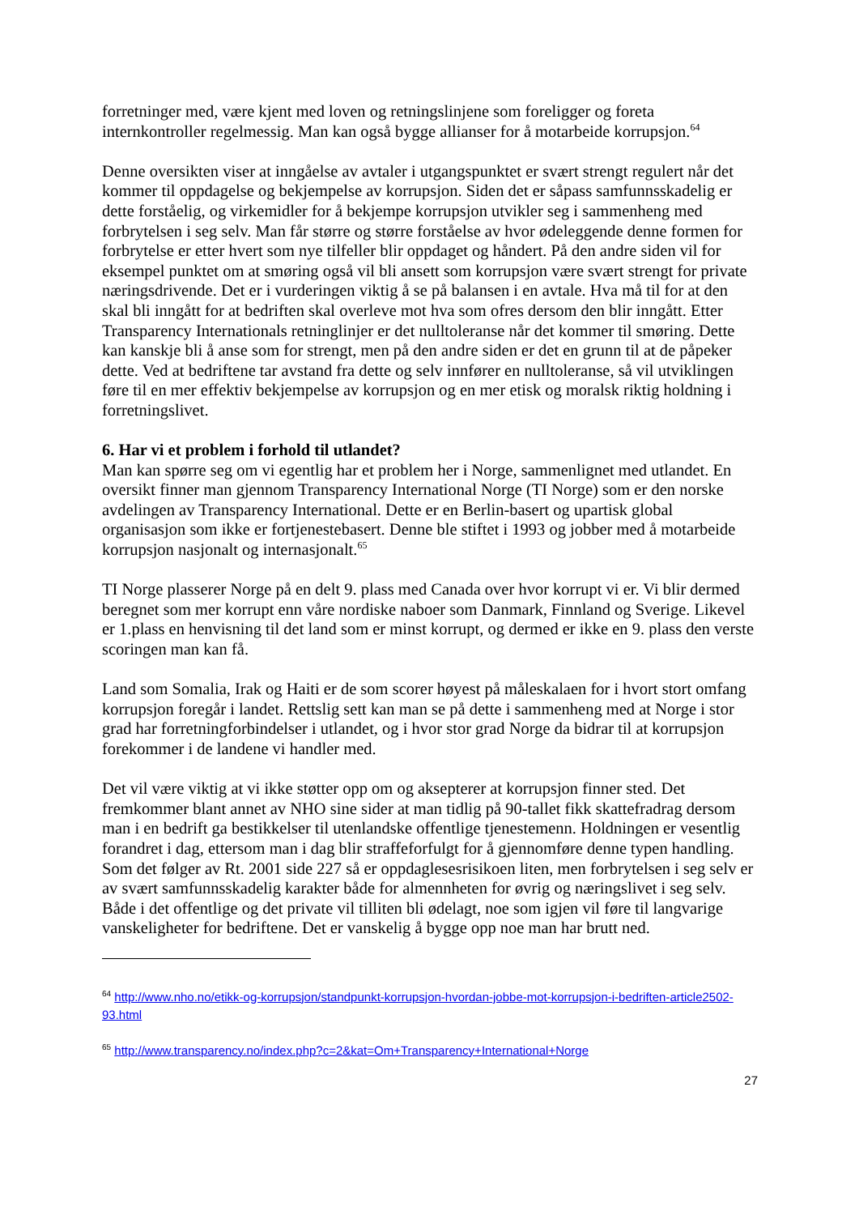forretninger med, være kjent med loven og retningslinjene som foreligger og foreta internkontroller regelmessig. Man kan også bygge allianser for å motarbeide korrupsjon.<sup>64</sup>
Denne oversikten viser at inngåelse av avtaler i utgangspunktet er svært strengt regulert når det kommer til oppdagelse og bekjempelse av korrupsjon. Siden det er såpass samfunnsskadelig er dette forståelig, og virkemidler for å bekjempe korrupsjon utvikler seg i sammenheng med forbrytelsen i seg selv. Man får større og større forståelse av hvor ødeleggende denne formen for forbrytelse er etter hvert som nye tilfeller blir oppdaget og håndert. På den andre siden vil for eksempel punktet om at smøring også vil bli ansett som korrupsjon være svært strengt for private næringsdrivende. Det er i vurderingen viktig å se på balansen i en avtale. Hva må til for at den skal bli inngått for at bedriften skal overleve mot hva som ofres dersom den blir inngått. Etter Transparency Internationals retninglinjer er det nulltoleranse når det kommer til smøring. Dette kan kanskje bli å anse som for strengt, men på den andre siden er det en grunn til at de påpeker dette. Ved at bedriftene tar avstand fra dette og selv innfører en nulltoleranse, så vil utviklingen føre til en mer effektiv bekjempelse av korrupsjon og en mer etisk og moralsk riktig holdning i forretningslivet.
6. Har vi et problem i forhold til utlandet?
Man kan spørre seg om vi egentlig har et problem her i Norge, sammenlignet med utlandet. En oversikt finner man gjennom Transparency International Norge (TI Norge) som er den norske avdelingen av Transparency International. Dette er en Berlin-basert og upartisk global organisasjon som ikke er fortjenestebasert. Denne ble stiftet i 1993 og jobber med å motarbeide korrupsjon nasjonalt og internasjonalt.<sup>65</sup>
TI Norge plasserer Norge på en delt 9. plass med Canada over hvor korrupt vi er. Vi blir dermed beregnet som mer korrupt enn våre nordiske naboer som Danmark, Finnland og Sverige. Likevel er 1.plass en henvisning til det land som er minst korrupt, og dermed er ikke en 9. plass den verste scoringen man kan få.
Land som Somalia, Irak og Haiti er de som scorer høyest på måleskalaen for i hvort stort omfang korrupsjon foregår i landet. Rettslig sett kan man se på dette i sammenheng med at Norge i stor grad har forretningforbindelser i utlandet, og i hvor stor grad Norge da bidrar til at korrupsjon forekommer i de landene vi handler med.
Det vil være viktig at vi ikke støtter opp om og aksepterer at korrupsjon finner sted. Det fremkommer blant annet av NHO sine sider at man tidlig på 90-tallet fikk skattefradrag dersom man i en bedrift ga bestikkelser til utenlandske offentlige tjenestemenn. Holdningen er vesentlig forandret i dag, ettersom man i dag blir straffeforfulgt for å gjennomføre denne typen handling. Som det følger av Rt. 2001 side 227 så er oppdaglesesrisikoen liten, men forbrytelsen i seg selv er av svært samfunnsskadelig karakter både for almennheten for øvrig og næringslivet i seg selv. Både i det offentlige og det private vil tilliten bli ødelagt, noe som igjen vil føre til langvarige vanskeligheter for bedriftene. Det er vanskelig å bygge opp noe man har brutt ned.
<sup>64</sup> http://www.nho.no/etikk-og-korrupsjon/standpunkt-korrupsjon-hvordan-jobbe-mot-korrupsjon-i-bedriften-article2502-93.html
<sup>65</sup> http://www.transparency.no/index.php?c=2&kat=Om+Transparency+International+Norge
27